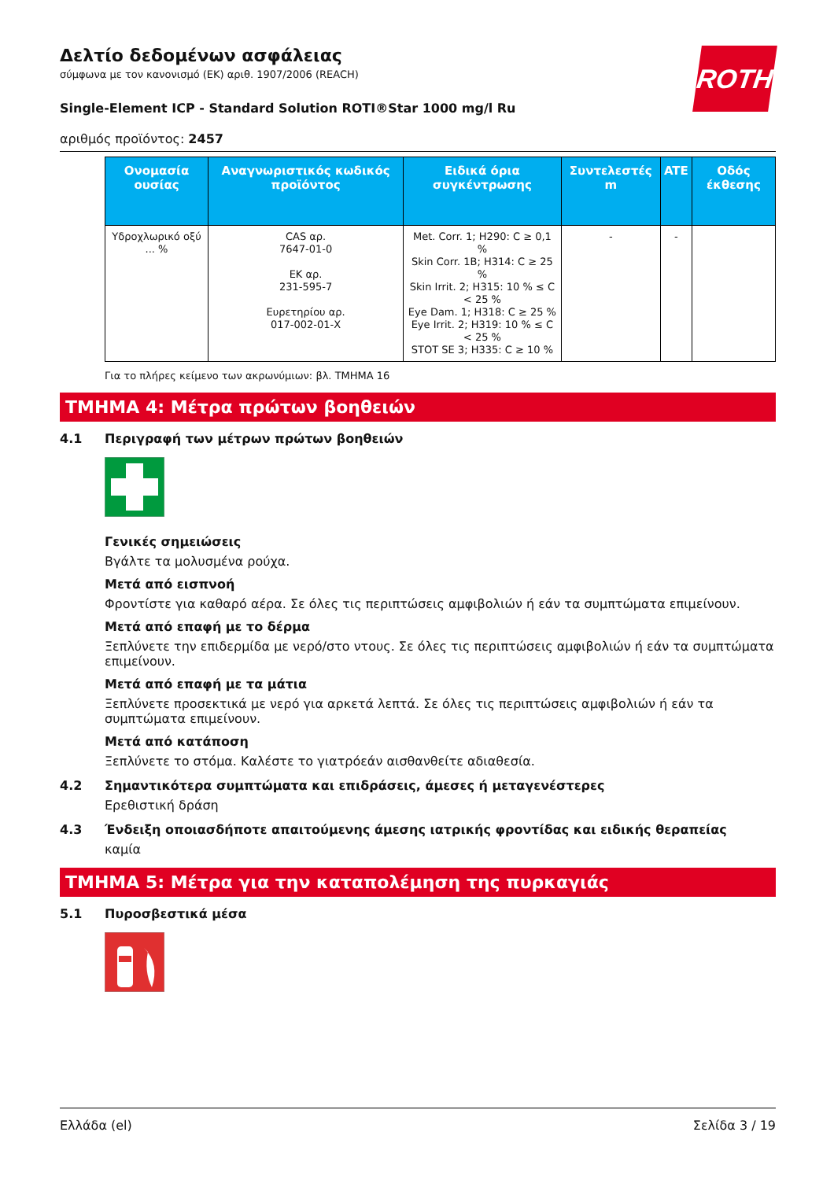ROTH
Δελτίο δεδομένων ασφάλειας
σύμφωνα με τον κανονισμό (ΕΚ) αριθ. 1907/2006 (REACH)
Single-Element ICP - Standard Solution ROTI®Star 1000 mg/l Ru
αριθμός προϊόντος: 2457
| Ονομασία ουσίας | Αναγνωριστικός κωδικός προϊόντος | Ειδικά όρια συγκέντρωσης | Συντελεστές m | ATE | Οδός έκθεσης |
| --- | --- | --- | --- | --- | --- |
| Υδροχλωρικό οξύ ... % | CAS αρ. 7647-01-0 ΕΚ αρ. 231-595-7 Ευρετηρίου αρ. 017-002-01-X | Met. Corr. 1; H290: C ≥ 0,1 % Skin Corr. 1B; H314: C ≥ 25 % Skin Irrit. 2; H315: 10 % ≤ C < 25 % Eye Dam. 1; H318: C ≥ 25 % Eye Irrit. 2; H319: 10 % ≤ C < 25 % STOT SE 3; H335: C ≥ 10 % | - | - | |
Για το πλήρες κείμενο των ακρωνύμιων: βλ. ΤΜΗΜΑ 16
ΤΜΗΜΑ 4: Μέτρα πρώτων βοηθειών
4.1 Περιγραφή των μέτρων πρώτων βοηθειών
Γενικές σημειώσεις
Βγάλτε τα μολυσμένα ρούχα.
Μετά από εισπνοή
Φροντίστε για καθαρό αέρα. Σε όλες τις περιπτώσεις αμφιβολιών ή εάν τα συμπτώματα επιμείνουν.
Μετά από επαφή με το δέρμα
Ξεπλύνετε την επιδερμίδα με νερό/στο ντους. Σε όλες τις περιπτώσεις αμφιβολιών ή εάν τα συμπτώματα επιμείνουν.
Μετά από επαφή με τα μάτια
Ξεπλύνετε προσεκτικά με νερό για αρκετά λεπτά. Σε όλες τις περιπτώσεις αμφιβολιών ή εάν τα συμπτώματα επιμείνουν.
Μετά από κατάποση
Ξεπλύνετε το στόμα. Καλέστε το γιατρόεάν αισθανθείτε αδιαθεσία.
4.2 Σημαντικότερα συμπτώματα και επιδράσεις, άμεσες ή μεταγενέστερες
Ερεθιστική δράση
4.3 Ένδειξη οποιασδήποτε απαιτούμενης άμεσης ιατρικής φροντίδας και ειδικής θεραπείας
καμία
ΤΜΗΜΑ 5: Μέτρα για την καταπολέμηση της πυρκαγιάς
5.1 Πυροσβεστικά μέσα
Ελλάδα (el) Σελίδα 3 / 19